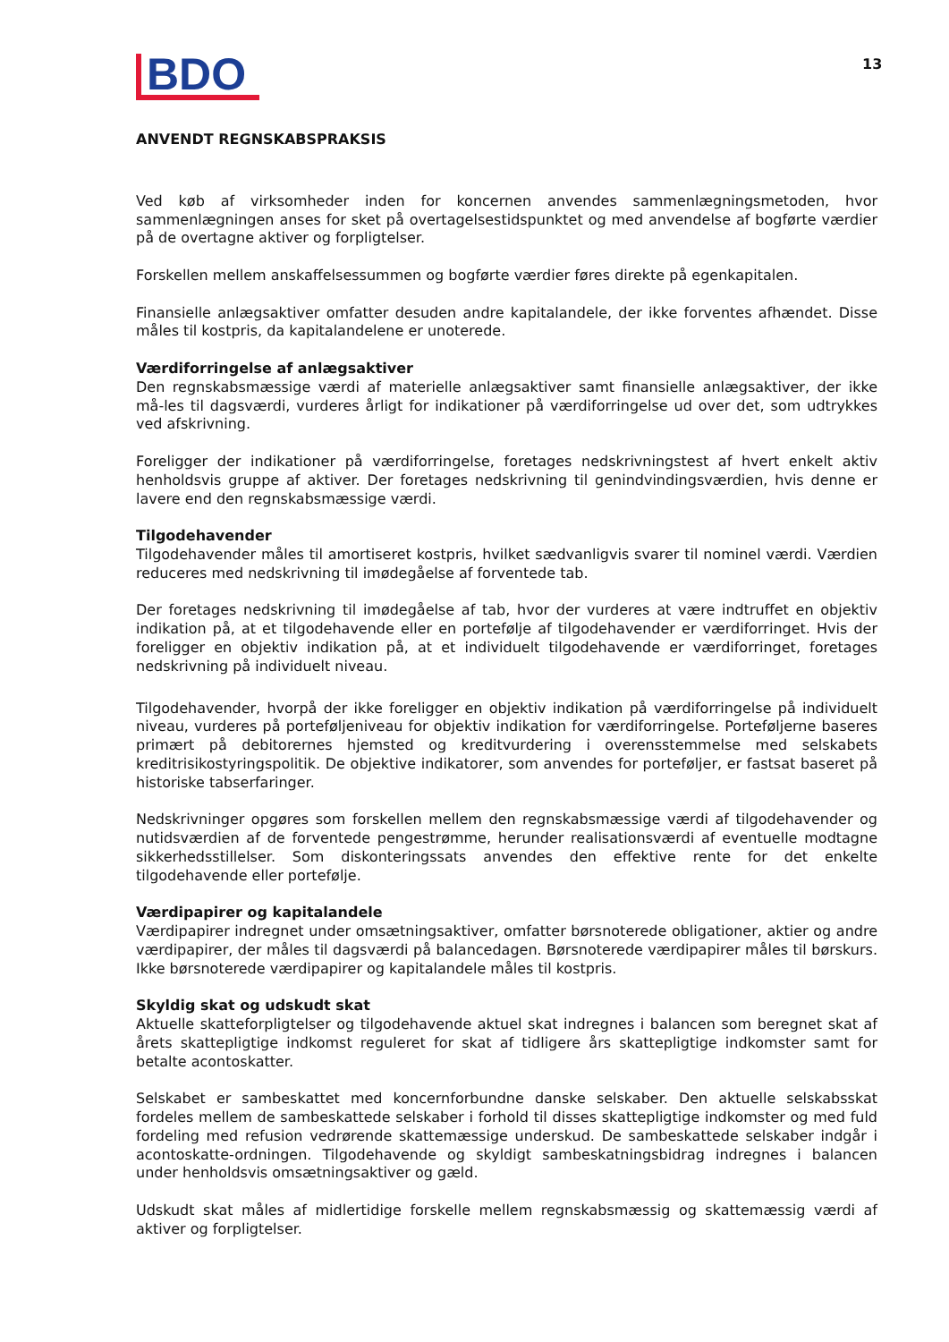BDO
13
ANVENDT REGNSKABSPRAKSIS
Ved køb af virksomheder inden for koncernen anvendes sammenlægningsmetoden, hvor sammenlægningen anses for sket på overtagelsestidspunktet og med anvendelse af bogførte værdier på de overtagne aktiver og forpligtelser.
Forskellen mellem anskaffelsessummen og bogførte værdier føres direkte på egenkapitalen.
Finansielle anlægsaktiver omfatter desuden andre kapitalandele, der ikke forventes afhændet. Disse måles til kostpris, da kapitalandelene er unoterede.
Værdiforringelse af anlægsaktiver
Den regnskabsmæssige værdi af materielle anlægsaktiver samt finansielle anlægsaktiver, der ikke må-les til dagsværdi, vurderes årligt for indikationer på værdiforringelse ud over det, som udtrykkes ved afskrivning.
Foreligger der indikationer på værdiforringelse, foretages nedskrivningstest af hvert enkelt aktiv henholdsvis gruppe af aktiver. Der foretages nedskrivning til genindvindingsværdien, hvis denne er lavere end den regnskabsmæssige værdi.
Tilgodehavender
Tilgodehavender måles til amortiseret kostpris, hvilket sædvanligvis svarer til nominel værdi. Værdien reduceres med nedskrivning til imødegåelse af forventede tab.
Der foretages nedskrivning til imødegåelse af tab, hvor der vurderes at være indtruffet en objektiv indikation på, at et tilgodehavende eller en portefølje af tilgodehavender er værdiforringet. Hvis der foreligger en objektiv indikation på, at et individuelt tilgodehavende er værdiforringet, foretages nedskrivning på individuelt niveau.
Tilgodehavender, hvorpå der ikke foreligger en objektiv indikation på værdiforringelse på individuelt niveau, vurderes på porteføljeniveau for objektiv indikation for værdiforringelse. Porteføljerne baseres primært på debitorernes hjemsted og kreditvurdering i overensstemmelse med selskabets kreditrisikostyringspolitik. De objektive indikatorer, som anvendes for porteføljer, er fastsat baseret på historiske tabserfaringer.
Nedskrivninger opgøres som forskellen mellem den regnskabsmæssige værdi af tilgodehavender og nutidsværdien af de forventede pengestrømme, herunder realisationsværdi af eventuelle modtagne sikkerhedsstillelser. Som diskonteringssats anvendes den effektive rente for det enkelte tilgodehavende eller portefølje.
Værdipapirer og kapitalandele
Værdipapirer indregnet under omsætningsaktiver, omfatter børsnoterede obligationer, aktier og andre værdipapirer, der måles til dagsværdi på balancedagen. Børsnoterede værdipapirer måles til børskurs. Ikke børsnoterede værdipapirer og kapitalandele måles til kostpris.
Skyldig skat og udskudt skat
Aktuelle skatteforpligtelser og tilgodehavende aktuel skat indregnes i balancen som beregnet skat af årets skattepligtige indkomst reguleret for skat af tidligere års skattepligtige indkomster samt for betalte acontoskatter.
Selskabet er sambeskattet med koncernforbundne danske selskaber. Den aktuelle selskabsskat fordeles mellem de sambeskattede selskaber i forhold til disses skattepligtige indkomster og med fuld fordeling med refusion vedrørende skattemæssige underskud. De sambeskattede selskaber indgår i acontoskatte-ordningen. Tilgodehavende og skyldigt sambeskatningsbidrag indregnes i balancen under henholdsvis omsætningsaktiver og gæld.
Udskudt skat måles af midlertidige forskelle mellem regnskabsmæssig og skattemæssig værdi af aktiver og forpligtelser.